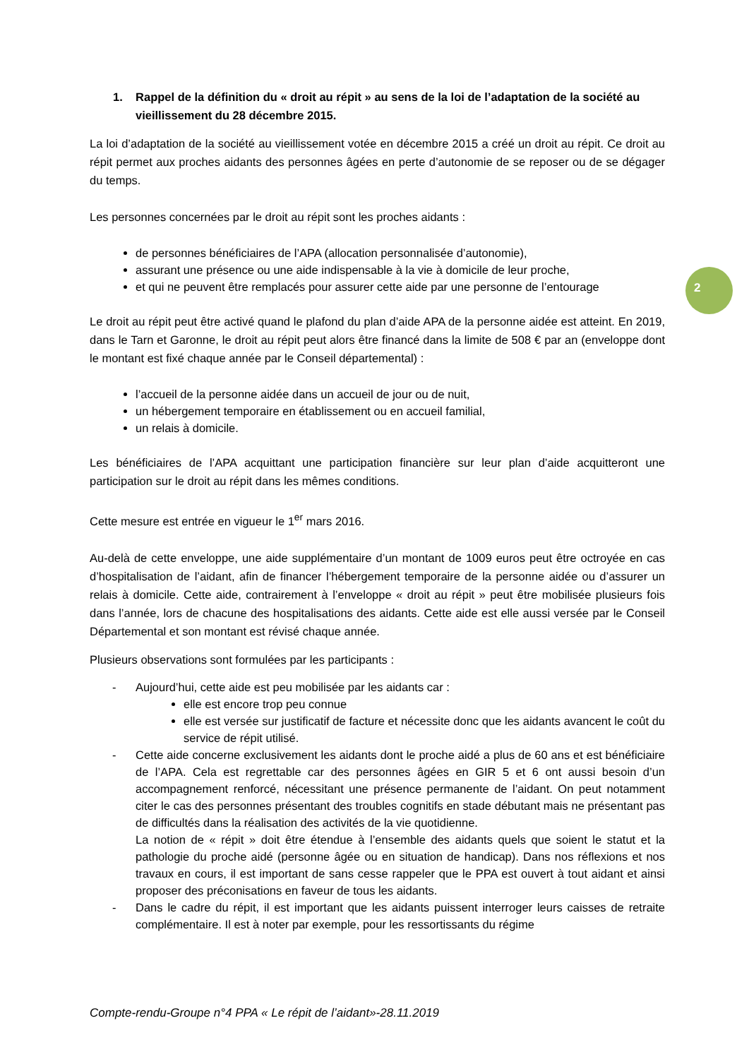2
1. Rappel de la définition du « droit au répit » au sens de la loi de l’adaptation de la société au vieillissement du 28 décembre 2015.
La loi d’adaptation de la société au vieillissement votée en décembre 2015 a créé un droit au répit. Ce droit au répit permet aux proches aidants des personnes âgées en perte d’autonomie de se reposer ou de se dégager du temps.
Les personnes concernées par le droit au répit sont les proches aidants :
de personnes bénéficiaires de l’APA (allocation personnalisée d’autonomie),
assurant une présence ou une aide indispensable à la vie à domicile de leur proche,
et qui ne peuvent être remplacés pour assurer cette aide par une personne de l’entourage
Le droit au répit peut être activé quand le plafond du plan d’aide APA de la personne aidée est atteint. En 2019, dans le Tarn et Garonne, le droit au répit peut alors être financé dans la limite de 508 € par an (enveloppe dont le montant est fixé chaque année par le Conseil départemental) :
l’accueil de la personne aidée dans un accueil de jour ou de nuit,
un hébergement temporaire en établissement ou en accueil familial,
un relais à domicile.
Les bénéficiaires de l’APA acquittant une participation financière sur leur plan d’aide acquitteront une participation sur le droit au répit dans les mêmes conditions.
Cette mesure est entrée en vigueur le 1<sup>er</sup> mars 2016.
Au-delà de cette enveloppe, une aide supplémentaire d’un montant de 1009 euros peut être octroyée en cas d’hospitalisation de l’aidant, afin de financer l’hébergement temporaire de la personne aidée ou d’assurer un relais à domicile. Cette aide, contrairement à l’enveloppe « droit au répit » peut être mobilisée plusieurs fois dans l’année, lors de chacune des hospitalisations des aidants. Cette aide est elle aussi versée par le Conseil Départemental et son montant est révisé chaque année.
Plusieurs observations sont formulées par les participants :
- Aujourd’hui, cette aide est peu mobilisée par les aidants car :
elle est encore trop peu connue
elle est versée sur justificatif de facture et nécessite donc que les aidants avancent le coût du service de répit utilisé.
- Cette aide concerne exclusivement les aidants dont le proche aidé a plus de 60 ans et est bénéficiaire de l’APA. Cela est regrettable car des personnes âgées en GIR 5 et 6 ont aussi besoin d’un accompagnement renforcé, nécessitant une présence permanente de l’aidant. On peut notamment citer le cas des personnes présentant des troubles cognitifs en stade débutant mais ne présentant pas de difficultés dans la réalisation des activités de la vie quotidienne.
La notion de « répit » doit être étendue à l’ensemble des aidants quels que soient le statut et la pathologie du proche aidé (personne âgée ou en situation de handicap). Dans nos réflexions et nos travaux en cours, il est important de sans cesse rappeler que le PPA est ouvert à tout aidant et ainsi proposer des préconisations en faveur de tous les aidants.
- Dans le cadre du répit, il est important que les aidants puissent interroger leurs caisses de retraite complémentaire. Il est à noter par exemple, pour les ressortissants du régime
Compte-rendu-Groupe n°4 PPA « Le répit de l’aidant»-28.11.2019